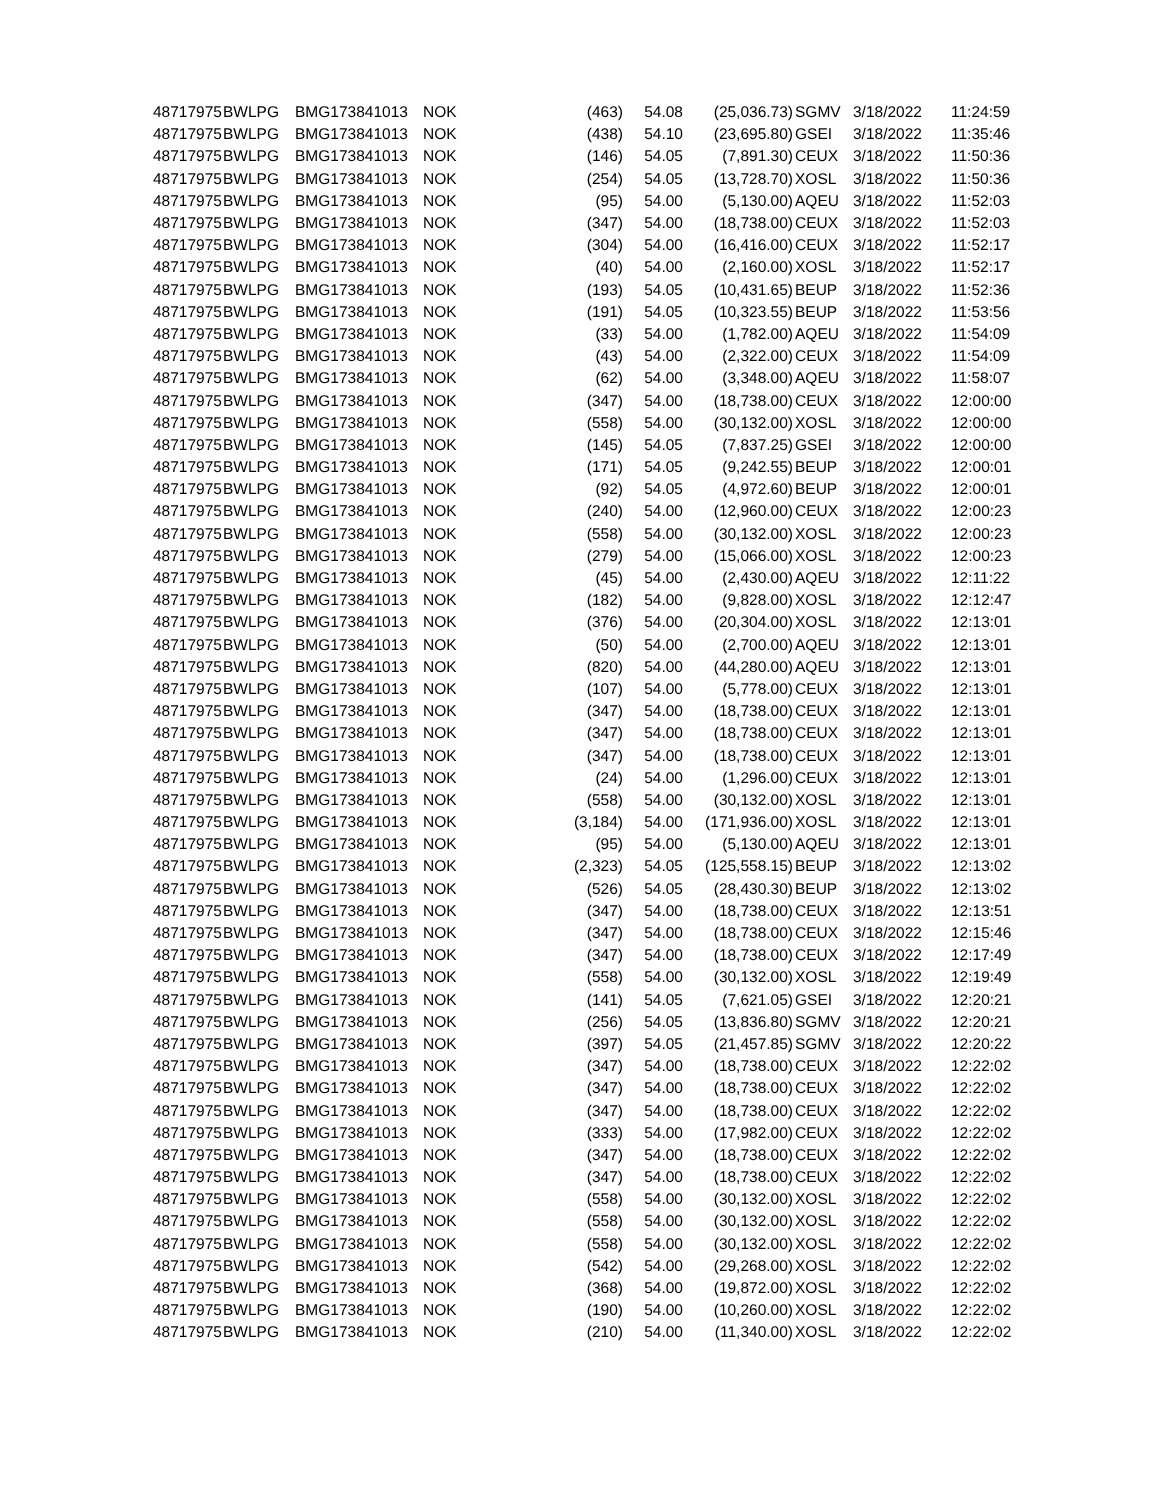| 48717975 | BWLPG | BMG173841013 | NOK | (463) | 54.08 | (25,036.73) | SGMV | 3/18/2022 | 11:24:59 |
| 48717975 | BWLPG | BMG173841013 | NOK | (438) | 54.10 | (23,695.80) | GSEI | 3/18/2022 | 11:35:46 |
| 48717975 | BWLPG | BMG173841013 | NOK | (146) | 54.05 | (7,891.30) | CEUX | 3/18/2022 | 11:50:36 |
| 48717975 | BWLPG | BMG173841013 | NOK | (254) | 54.05 | (13,728.70) | XOSL | 3/18/2022 | 11:50:36 |
| 48717975 | BWLPG | BMG173841013 | NOK | (95) | 54.00 | (5,130.00) | AQEU | 3/18/2022 | 11:52:03 |
| 48717975 | BWLPG | BMG173841013 | NOK | (347) | 54.00 | (18,738.00) | CEUX | 3/18/2022 | 11:52:03 |
| 48717975 | BWLPG | BMG173841013 | NOK | (304) | 54.00 | (16,416.00) | CEUX | 3/18/2022 | 11:52:17 |
| 48717975 | BWLPG | BMG173841013 | NOK | (40) | 54.00 | (2,160.00) | XOSL | 3/18/2022 | 11:52:17 |
| 48717975 | BWLPG | BMG173841013 | NOK | (193) | 54.05 | (10,431.65) | BEUP | 3/18/2022 | 11:52:36 |
| 48717975 | BWLPG | BMG173841013 | NOK | (191) | 54.05 | (10,323.55) | BEUP | 3/18/2022 | 11:53:56 |
| 48717975 | BWLPG | BMG173841013 | NOK | (33) | 54.00 | (1,782.00) | AQEU | 3/18/2022 | 11:54:09 |
| 48717975 | BWLPG | BMG173841013 | NOK | (43) | 54.00 | (2,322.00) | CEUX | 3/18/2022 | 11:54:09 |
| 48717975 | BWLPG | BMG173841013 | NOK | (62) | 54.00 | (3,348.00) | AQEU | 3/18/2022 | 11:58:07 |
| 48717975 | BWLPG | BMG173841013 | NOK | (347) | 54.00 | (18,738.00) | CEUX | 3/18/2022 | 12:00:00 |
| 48717975 | BWLPG | BMG173841013 | NOK | (558) | 54.00 | (30,132.00) | XOSL | 3/18/2022 | 12:00:00 |
| 48717975 | BWLPG | BMG173841013 | NOK | (145) | 54.05 | (7,837.25) | GSEI | 3/18/2022 | 12:00:00 |
| 48717975 | BWLPG | BMG173841013 | NOK | (171) | 54.05 | (9,242.55) | BEUP | 3/18/2022 | 12:00:01 |
| 48717975 | BWLPG | BMG173841013 | NOK | (92) | 54.05 | (4,972.60) | BEUP | 3/18/2022 | 12:00:01 |
| 48717975 | BWLPG | BMG173841013 | NOK | (240) | 54.00 | (12,960.00) | CEUX | 3/18/2022 | 12:00:23 |
| 48717975 | BWLPG | BMG173841013 | NOK | (558) | 54.00 | (30,132.00) | XOSL | 3/18/2022 | 12:00:23 |
| 48717975 | BWLPG | BMG173841013 | NOK | (279) | 54.00 | (15,066.00) | XOSL | 3/18/2022 | 12:00:23 |
| 48717975 | BWLPG | BMG173841013 | NOK | (45) | 54.00 | (2,430.00) | AQEU | 3/18/2022 | 12:11:22 |
| 48717975 | BWLPG | BMG173841013 | NOK | (182) | 54.00 | (9,828.00) | XOSL | 3/18/2022 | 12:12:47 |
| 48717975 | BWLPG | BMG173841013 | NOK | (376) | 54.00 | (20,304.00) | XOSL | 3/18/2022 | 12:13:01 |
| 48717975 | BWLPG | BMG173841013 | NOK | (50) | 54.00 | (2,700.00) | AQEU | 3/18/2022 | 12:13:01 |
| 48717975 | BWLPG | BMG173841013 | NOK | (820) | 54.00 | (44,280.00) | AQEU | 3/18/2022 | 12:13:01 |
| 48717975 | BWLPG | BMG173841013 | NOK | (107) | 54.00 | (5,778.00) | CEUX | 3/18/2022 | 12:13:01 |
| 48717975 | BWLPG | BMG173841013 | NOK | (347) | 54.00 | (18,738.00) | CEUX | 3/18/2022 | 12:13:01 |
| 48717975 | BWLPG | BMG173841013 | NOK | (347) | 54.00 | (18,738.00) | CEUX | 3/18/2022 | 12:13:01 |
| 48717975 | BWLPG | BMG173841013 | NOK | (347) | 54.00 | (18,738.00) | CEUX | 3/18/2022 | 12:13:01 |
| 48717975 | BWLPG | BMG173841013 | NOK | (24) | 54.00 | (1,296.00) | CEUX | 3/18/2022 | 12:13:01 |
| 48717975 | BWLPG | BMG173841013 | NOK | (558) | 54.00 | (30,132.00) | XOSL | 3/18/2022 | 12:13:01 |
| 48717975 | BWLPG | BMG173841013 | NOK | (3,184) | 54.00 | (171,936.00) | XOSL | 3/18/2022 | 12:13:01 |
| 48717975 | BWLPG | BMG173841013 | NOK | (95) | 54.00 | (5,130.00) | AQEU | 3/18/2022 | 12:13:01 |
| 48717975 | BWLPG | BMG173841013 | NOK | (2,323) | 54.05 | (125,558.15) | BEUP | 3/18/2022 | 12:13:02 |
| 48717975 | BWLPG | BMG173841013 | NOK | (526) | 54.05 | (28,430.30) | BEUP | 3/18/2022 | 12:13:02 |
| 48717975 | BWLPG | BMG173841013 | NOK | (347) | 54.00 | (18,738.00) | CEUX | 3/18/2022 | 12:13:51 |
| 48717975 | BWLPG | BMG173841013 | NOK | (347) | 54.00 | (18,738.00) | CEUX | 3/18/2022 | 12:15:46 |
| 48717975 | BWLPG | BMG173841013 | NOK | (347) | 54.00 | (18,738.00) | CEUX | 3/18/2022 | 12:17:49 |
| 48717975 | BWLPG | BMG173841013 | NOK | (558) | 54.00 | (30,132.00) | XOSL | 3/18/2022 | 12:19:49 |
| 48717975 | BWLPG | BMG173841013 | NOK | (141) | 54.05 | (7,621.05) | GSEI | 3/18/2022 | 12:20:21 |
| 48717975 | BWLPG | BMG173841013 | NOK | (256) | 54.05 | (13,836.80) | SGMV | 3/18/2022 | 12:20:21 |
| 48717975 | BWLPG | BMG173841013 | NOK | (397) | 54.05 | (21,457.85) | SGMV | 3/18/2022 | 12:20:22 |
| 48717975 | BWLPG | BMG173841013 | NOK | (347) | 54.00 | (18,738.00) | CEUX | 3/18/2022 | 12:22:02 |
| 48717975 | BWLPG | BMG173841013 | NOK | (347) | 54.00 | (18,738.00) | CEUX | 3/18/2022 | 12:22:02 |
| 48717975 | BWLPG | BMG173841013 | NOK | (347) | 54.00 | (18,738.00) | CEUX | 3/18/2022 | 12:22:02 |
| 48717975 | BWLPG | BMG173841013 | NOK | (333) | 54.00 | (17,982.00) | CEUX | 3/18/2022 | 12:22:02 |
| 48717975 | BWLPG | BMG173841013 | NOK | (347) | 54.00 | (18,738.00) | CEUX | 3/18/2022 | 12:22:02 |
| 48717975 | BWLPG | BMG173841013 | NOK | (347) | 54.00 | (18,738.00) | CEUX | 3/18/2022 | 12:22:02 |
| 48717975 | BWLPG | BMG173841013 | NOK | (558) | 54.00 | (30,132.00) | XOSL | 3/18/2022 | 12:22:02 |
| 48717975 | BWLPG | BMG173841013 | NOK | (558) | 54.00 | (30,132.00) | XOSL | 3/18/2022 | 12:22:02 |
| 48717975 | BWLPG | BMG173841013 | NOK | (558) | 54.00 | (30,132.00) | XOSL | 3/18/2022 | 12:22:02 |
| 48717975 | BWLPG | BMG173841013 | NOK | (542) | 54.00 | (29,268.00) | XOSL | 3/18/2022 | 12:22:02 |
| 48717975 | BWLPG | BMG173841013 | NOK | (368) | 54.00 | (19,872.00) | XOSL | 3/18/2022 | 12:22:02 |
| 48717975 | BWLPG | BMG173841013 | NOK | (190) | 54.00 | (10,260.00) | XOSL | 3/18/2022 | 12:22:02 |
| 48717975 | BWLPG | BMG173841013 | NOK | (210) | 54.00 | (11,340.00) | XOSL | 3/18/2022 | 12:22:02 |